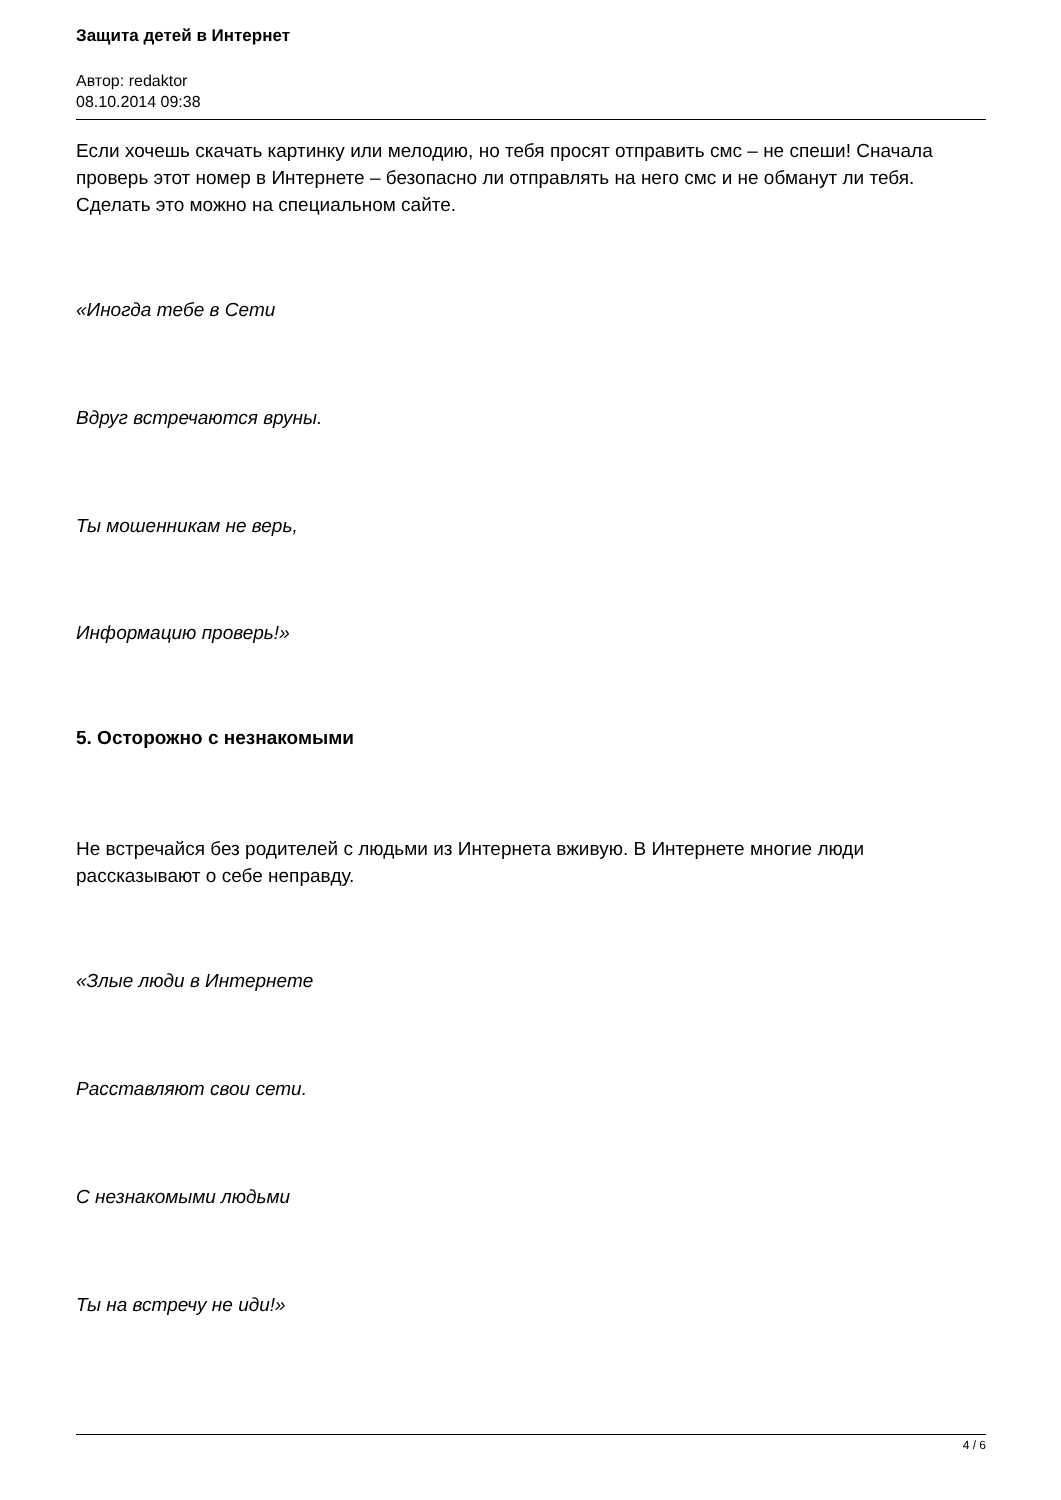Защита детей в Интернет
Автор: redaktor
08.10.2014 09:38
Если хочешь скачать картинку или мелодию, но тебя просят отправить смс – не спеши! Сначала проверь этот номер в Интернете – безопасно ли отправлять на него смс и не обманут ли тебя. Сделать это можно на специальном сайте.
«Иногда тебе в Сети
Вдруг встречаются вруны.
Ты мошенникам не верь,
Информацию проверь!»
5. Осторожно с незнакомыми
Не встречайся без родителей с людьми из Интернета вживую. В Интернете многие люди рассказывают о себе неправду.
«Злые люди в Интернете
Расставляют свои сети.
С незнакомыми людьми
Ты на встречу не иди!»
4 / 6